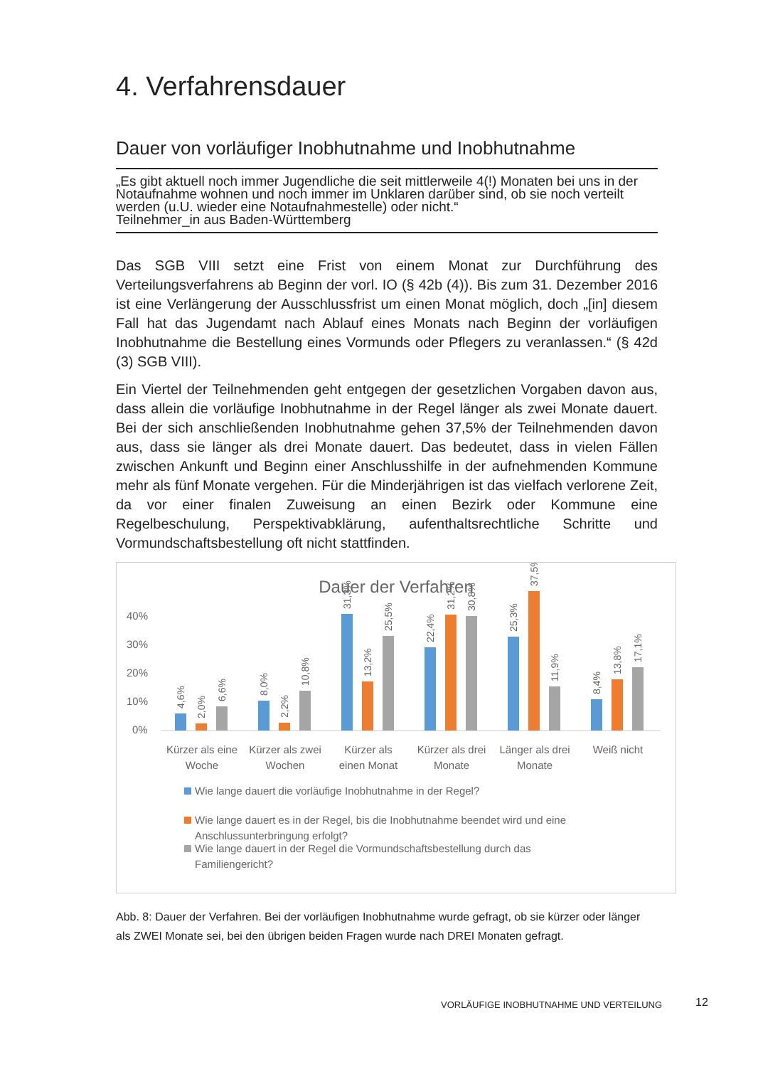4. Verfahrensdauer
Dauer von vorläufiger Inobhutnahme und Inobhutnahme
„Es gibt aktuell noch immer Jugendliche die seit mittlerweile 4(!) Monaten bei uns in der Notaufnahme wohnen und noch immer im Unklaren darüber sind, ob sie noch verteilt werden (u.U. wieder eine Notaufnahmestelle) oder nicht.“
Teilnehmer_in aus Baden-Württemberg
Das SGB VIII setzt eine Frist von einem Monat zur Durchführung des Verteilungsverfahrens ab Beginn der vorl. IO (§ 42b (4)). Bis zum 31. Dezember 2016 ist eine Verlängerung der Ausschlussfrist um einen Monat möglich, doch „[in] diesem Fall hat das Jugendamt nach Ablauf eines Monats nach Beginn der vorläufigen Inobhutnahme die Bestellung eines Vormunds oder Pflegers zu veranlassen.“ (§ 42d (3) SGB VIII).
Ein Viertel der Teilnehmenden geht entgegen der gesetzlichen Vorgaben davon aus, dass allein die vorläufige Inobhutnahme in der Regel länger als zwei Monate dauert. Bei der sich anschließenden Inobhutnahme gehen 37,5% der Teilnehmenden davon aus, dass sie länger als drei Monate dauert. Das bedeutet, dass in vielen Fällen zwischen Ankunft und Beginn einer Anschlusshilfe in der aufnehmenden Kommune mehr als fünf Monate vergehen. Für die Minderjährigen ist das vielfach verlorene Zeit, da vor einer finalen Zuweisung an einen Bezirk oder Kommune eine Regelbeschulung, Perspektivabklärung, aufenthaltsrechtliche Schritte und Vormundschaftsbestellung oft nicht stattfinden.
Dauer der Verfahren
40%
30%
20%
10%
0%
4,6%
2,0%
6,6%
8,0%
2,2%
10,8%
31,3%
13,2%
25,5%
22,4%
31,2%
30,8%
25,3%
37,5%
11,9%
8,4%
13,8%
17,1%
Kürzer als eine
Woche
Kürzer als zwei
Wochen
Kürzer als
einen Monat
Kürzer als drei
Monate
Länger als drei
Monate
Weiß nicht
Wie lange dauert die vorläufige Inobhutnahme in der Regel?
Wie lange dauert es in der Regel, bis die Inobhutnahme beendet wird und eine
Anschlussunterbringung erfolgt?
Wie lange dauert in der Regel die Vormundschaftsbestellung durch das
Familiengericht?
Abb. 8: Dauer der Verfahren. Bei der vorläufigen Inobhutnahme wurde gefragt, ob sie kürzer oder länger als ZWEI Monate sei, bei den übrigen beiden Fragen wurde nach DREI Monaten gefragt.
VORLÄUFIGE INOBHUTNAHME UND VERTEILUNG
12